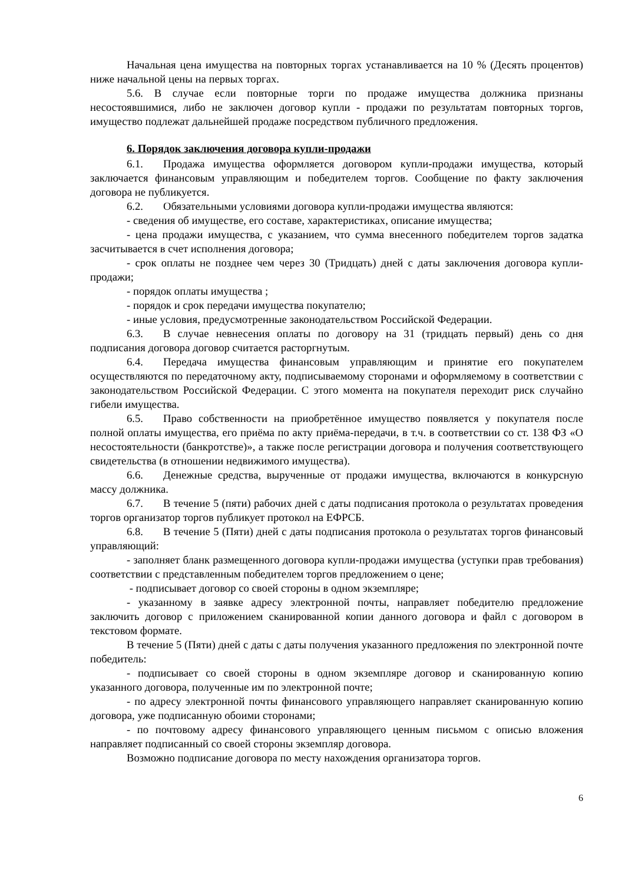Начальная цена имущества на повторных торгах устанавливается на 10 % (Десять процентов) ниже начальной цены на первых торгах.
5.6. В случае если повторные торги по продаже имущества должника признаны несостоявшимися, либо не заключен договор купли - продажи по результатам повторных торгов, имущество подлежат дальнейшей продаже посредством публичного предложения.
6. Порядок заключения договора купли-продажи
6.1. Продажа имущества оформляется договором купли-продажи имущества, который заключается финансовым управляющим и победителем торгов. Сообщение по факту заключения договора не публикуется.
6.2. Обязательными условиями договора купли-продажи имущества являются:
- сведения об имуществе, его составе, характеристиках, описание имущества;
- цена продажи имущества, с указанием, что сумма внесенного победителем торгов задатка засчитывается в счет исполнения договора;
- срок оплаты не позднее чем через 30 (Тридцать) дней с даты заключения договора купли-продажи;
- порядок оплаты имущества ;
- порядок и срок передачи имущества покупателю;
- иные условия, предусмотренные законодательством Российской Федерации.
6.3. В случае невнесения оплаты по договору на 31 (тридцать первый) день со дня подписания договора договор считается расторгнутым.
6.4. Передача имущества финансовым управляющим и принятие его покупателем осуществляются по передаточному акту, подписываемому сторонами и оформляемому в соответствии с законодательством Российской Федерации. С этого момента на покупателя переходит риск случайно гибели имущества.
6.5. Право собственности на приобретённое имущество появляется у покупателя после полной оплаты имущества, его приёма по акту приёма-передачи, в т.ч. в соответствии со ст. 138 ФЗ «О несостоятельности (банкротстве)», а также после регистрации договора и получения соответствующего свидетельства (в отношении недвижимого имущества).
6.6. Денежные средства, вырученные от продажи имущества, включаются в конкурсную массу должника.
6.7. В течение 5 (пяти) рабочих дней с даты подписания протокола о результатах проведения торгов организатор торгов публикует протокол на ЕФРСБ.
6.8. В течение 5 (Пяти) дней с даты подписания протокола о результатах торгов финансовый управляющий:
- заполняет бланк размещенного договора купли-продажи имущества (уступки прав требования) соответствии с представленным победителем торгов предложением о цене;
- подписывает договор со своей стороны в одном экземпляре;
- указанному в заявке адресу электронной почты, направляет победителю предложение заключить договор с приложением сканированной копии данного договора и файл с договором в текстовом формате.
В течение 5 (Пяти) дней с даты с даты получения указанного предложения по электронной почте победитель:
- подписывает со своей стороны в одном экземпляре договор и сканированную копию указанного договора, полученные им по электронной почте;
- по адресу электронной почты финансового управляющего направляет сканированную копию договора, уже подписанную обоими сторонами;
- по почтовому адресу финансового управляющего ценным письмом с описью вложения направляет подписанный со своей стороны экземпляр договора.
Возможно подписание договора по месту нахождения организатора торгов.
6